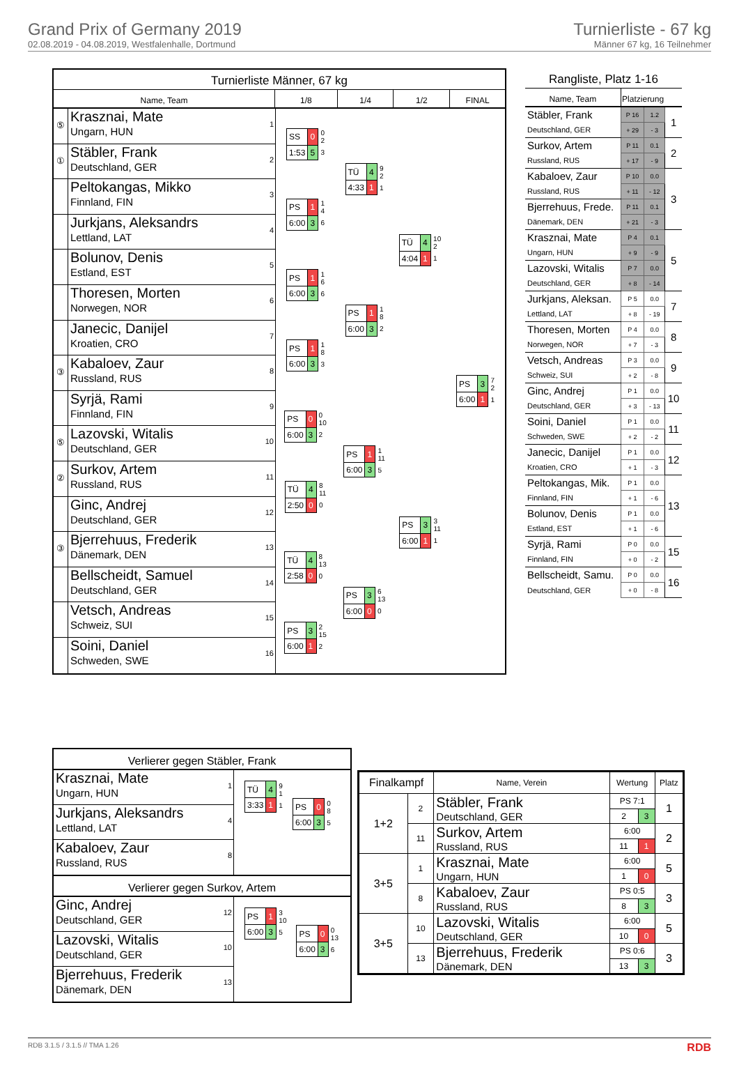Grand Prix of Germany 2019
02.08.2019 - 04.08.2019, Westfalenhalle, Dortmund
Turnierliste - 67 kg
Männer 67 kg, 16 Teilnehmer
Turnierliste Männer, 67 kg
Name, Team 1/8 1/4 1/2 FINAL
⑤
Krasznai, Mate
Ungarn, HUN
1
①
Stäbler, Frank
Deutschland, GER
2
Peltokangas, Mikko
Finnland, FIN
3
Jurkjans, Aleksandrs
Lettland, LAT
4
Bolunov, Denis
Estland, EST
5
Thoresen, Morten
Norwegen, NOR
6
Janecic, Danijel
Kroatien, CRO
7
③
Kabaloev, Zaur
Russland, RUS
8
Syrjä, Rami
Finnland, FIN
9
⑤
Lazovski, Witalis
Deutschland, GER
10
②
Surkov, Artem
Russland, RUS
11
Ginc, Andrej
Deutschland, GER
12
③
Bjerrehuus, Frederik
Dänemark, DEN
13
Bellscheidt, Samuel
Deutschland, GER
14
Vetsch, Andreas
Schweiz, SUI
15
Soini, Daniel
Schweden, SWE
16
| SS | 0 | 0 2 |
| 1:53 | 5 | 3 |
| PS | 1 | 1 4 |
| 6:00 | 3 | 6 |
| PS | 1 | 1 6 |
| 6:00 | 3 | 6 |
| PS | 1 | 1 8 |
| 6:00 | 3 | 3 |
| PS | 0 | 0 10 |
| 6:00 | 3 | 2 |
| TÜ | 4 | 8 11 |
| 2:50 | 0 | 0 |
| TÜ | 4 | 8 13 |
| 2:58 | 0 | 0 |
| PS | 3 | 2 15 |
| 6:00 | 1 | 2 |
| TÜ | 4 | 9 2 |
| 4:33 | 1 | 1 |
| PS | 1 | 1 8 |
| 6:00 | 3 | 2 |
| PS | 1 | 1 11 |
| 6:00 | 3 | 5 |
| PS | 3 | 6 13 |
| 6:00 | 0 | 0 |
| TÜ | 4 | 10 2 |
| 4:04 | 1 | 1 |
| PS | 3 | 3 11 |
| 6:00 | 1 | 1 |
| PS | 3 | 7 2 |
| 6:00 | 1 | 1 |
Rangliste, Platz 1-16
| Name, Team | Platzierung | | |
| --- | --- | --- | --- |
| Stäbler, Frank | P 16 | 1.2 | 1 |
| Deutschland, GER | + 29 | - 3 | |
| Surkov, Artem | P 11 | 0.1 | 2 |
| Russland, RUS | + 17 | - 9 | |
| Kabaloev, Zaur | P 10 | 0.0 | 3 |
| Russland, RUS | + 11 | - 12 | |
| Bjerrehuus, Frede. | P 11 | 0.1 | |
| Dänemark, DEN | + 21 | - 3 | |
| Krasznai, Mate | P 4 | 0.1 | 5 |
| Ungarn, HUN | + 9 | - 9 | |
| Lazovski, Witalis | P 7 | 0.0 | |
| Deutschland, GER | + 8 | - 14 | |
| Jurkjans, Aleksan. | P 5 | 0.0 | 7 |
| Lettland, LAT | + 8 | - 19 | |
| Thoresen, Morten | P 4 | 0.0 | 8 |
| Norwegen, NOR | + 7 | - 3 | |
| Vetsch, Andreas | P 3 | 0.0 | 9 |
| Schweiz, SUI | + 2 | - 8 | |
| Ginc, Andrej | P 1 | 0.0 | 10 |
| Deutschland, GER | + 3 | - 13 | |
| Soini, Daniel | P 1 | 0.0 | 11 |
| Schweden, SWE | + 2 | - 2 | |
| Janecic, Danijel | P 1 | 0.0 | 12 |
| Kroatien, CRO | + 1 | - 3 | |
| Peltokangas, Mik. | P 1 | 0.0 | 13 |
| Finnland, FIN | + 1 | - 6 | |
| Bolunov, Denis | P 1 | 0.0 | |
| Estland, EST | + 1 | - 6 | |
| Syrjä, Rami | P 0 | 0.0 | 15 |
| Finnland, FIN | + 0 | - 2 | |
| Bellscheidt, Samu. | P 0 | 0.0 | 16 |
| Deutschland, GER | + 0 | - 8 | |
Verlierer gegen Stäbler, Frank
Krasznai, Mate
Ungarn, HUN
1
Jurkjans, Aleksandrs
Lettland, LAT
4
Kabaloev, Zaur
Russland, RUS
8
| TÜ | 4 | 9 1 |
| 3:33 | 1 | 1 |
| PS | 0 | 0 8 |
| 6:00 | 3 | 5 |
Verlierer gegen Surkov, Artem
Ginc, Andrej
Deutschland, GER
12
Lazovski, Witalis
Deutschland, GER
10
Bjerrehuus, Frederik
Dänemark, DEN
13
| PS | 1 | 3 10 |
| 6:00 | 3 | 5 |
| PS | 0 | 0 13 |
| 6:00 | 3 | 6 |
| Finalkampf | | Name, Verein | Wertung | | Platz |
| --- | --- | --- | --- | --- | --- |
| 1+2 | 2 | Stäbler, Frank Deutschland, GER | PS 7:1 | | 1 |
| | | | 2 | 3 | |
| | 11 | Surkov, Artem Russland, RUS | 6:00 | | 2 |
| | | | 11 | 1 | |
| 3+5 | 1 | Krasznai, Mate Ungarn, HUN | 6:00 | | 5 |
| | | | 1 | 0 | |
| | 8 | Kabaloev, Zaur Russland, RUS | PS 0:5 | | 3 |
| | | | 8 | 3 | |
| 3+5 | 10 | Lazovski, Witalis Deutschland, GER | 6:00 | | 5 |
| | | | 10 | 0 | |
| | 13 | Bjerrehuus, Frederik Dänemark, DEN | PS 0:6 | | 3 |
| | | | 13 | 3 | |
RDB 3.1.5 / 3.1.5 // TMA 1.26 RDB